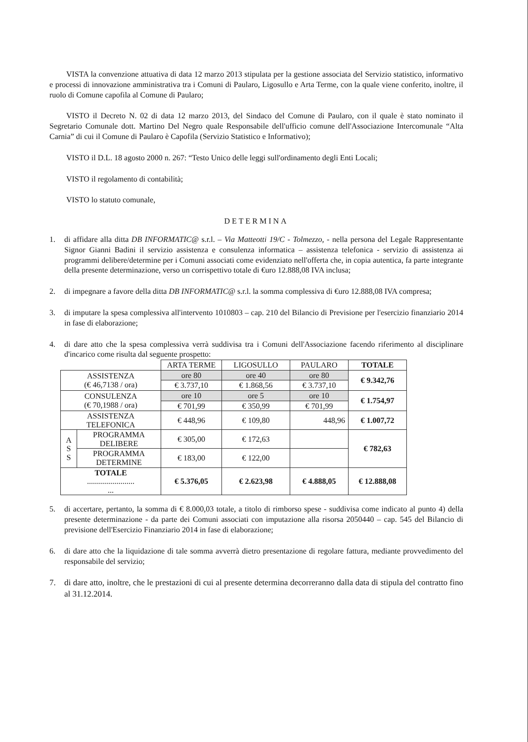VISTA la convenzione attuativa di data 12 marzo 2013 stipulata per la gestione associata del Servizio statistico, informativo e processi di innovazione amministrativa tra i Comuni di Paularo, Ligosullo e Arta Terme, con la quale viene conferito, inoltre, il ruolo di Comune capofila al Comune di Paularo;
VISTO il Decreto N. 02 di data 12 marzo 2013, del Sindaco del Comune di Paularo, con il quale è stato nominato il Segretario Comunale dott. Martino Del Negro quale Responsabile dell'ufficio comune dell'Associazione Intercomunale “Alta Carnia” di cui il Comune di Paularo è Capofila (Servizio Statistico e Informativo);
VISTO il D.L. 18 agosto 2000 n. 267: “Testo Unico delle leggi sull'ordinamento degli Enti Locali;
VISTO il regolamento di contabilità;
VISTO lo statuto comunale,
DETERMINA
1. di affidare alla ditta DB INFORMATIC@ s.r.l. – Via Matteotti 19/C - Tolmezzo, - nella persona del Legale Rappresentante Signor Gianni Badini il servizio assistenza e consulenza informatica – assistenza telefonica - servizio di assistenza ai programmi delibere/determine per i Comuni associati come evidenziato nell'offerta che, in copia autentica, fa parte integrante della presente determinazione, verso un corrispettivo totale di €uro 12.888,08 IVA inclusa;
2. di impegnare a favore della ditta DB INFORMATIC@ s.r.l. la somma complessiva di €uro 12.888,08 IVA compresa;
3. di imputare la spesa complessiva all'intervento 1010803 – cap. 210 del Bilancio di Previsione per l'esercizio finanziario 2014 in fase di elaborazione;
4. di dare atto che la spesa complessiva verrà suddivisa tra i Comuni dell'Associazione facendo riferimento al disciplinare d'incarico come risulta dal seguente prospetto:
| | | ARTA TERME | LIGOSULLO | PAULARO | TOTALE |
| --- | --- | --- | --- | --- | --- |
| ASSISTENZA (€ 46,7138 / ora) | | ore 80 | ore 40 | ore 80 | € 9.342,76 |
| | | € 3.737,10 | € 1.868,56 | € 3.737,10 | |
| CONSULENZA (€ 70,1988 / ora) | | ore 10 | ore 5 | ore 10 | € 1.754,97 |
| | | € 701,99 | € 350,99 | € 701,99 | |
| ASSISTENZA TELEFONICA | | € 448,96 | € 109,80 | 448,96 | € 1.007,72 |
| A S S | PROGRAMMA DELIBERE | € 305,00 | € 172,63 | | € 782,63 |
| | PROGRAMMA DETERMINE | € 183,00 | € 122,00 | | |
| TOTALE ........................ ... | | € 5.376,05 | € 2.623,98 | € 4.888,05 | € 12.888,08 |
5. di accertare, pertanto, la somma di € 8.000,03 totale, a titolo di rimborso spese - suddivisa come indicato al punto 4) della presente determinazione - da parte dei Comuni associati con imputazione alla risorsa 2050440 – cap. 545 del Bilancio di previsione dell'Esercizio Finanziario 2014 in fase di elaborazione;
6. di dare atto che la liquidazione di tale somma avverrà dietro presentazione di regolare fattura, mediante provvedimento del responsabile del servizio;
7. di dare atto, inoltre, che le prestazioni di cui al presente determina decorreranno dalla data di stipula del contratto fino al 31.12.2014.